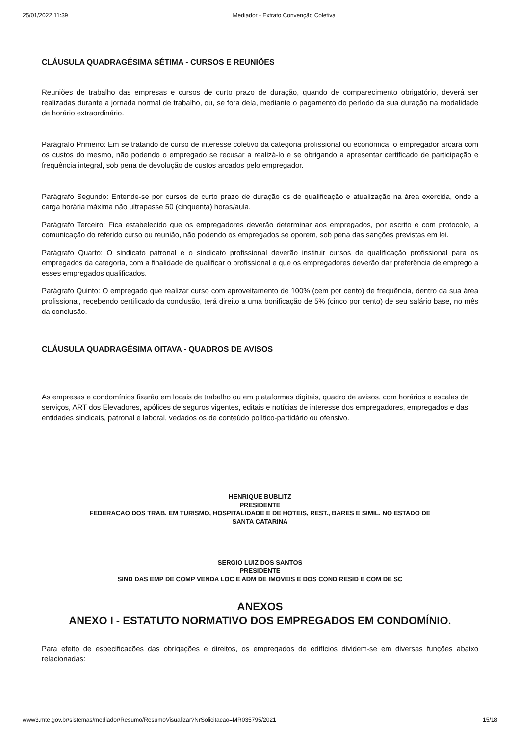25/01/2022 11:39 Mediador - Extrato Convenção Coletiva
CLÁUSULA QUADRAGÉSIMA SÉTIMA - CURSOS E REUNIÕES
Reuniões de trabalho das empresas e cursos de curto prazo de duração, quando de comparecimento obrigatório, deverá ser realizadas durante a jornada normal de trabalho, ou, se fora dela, mediante o pagamento do período da sua duração na modalidade de horário extraordinário.
Parágrafo Primeiro: Em se tratando de curso de interesse coletivo da categoria profissional ou econômica, o empregador arcará com os custos do mesmo, não podendo o empregado se recusar a realizá-lo e se obrigando a apresentar certificado de participação e frequência integral, sob pena de devolução de custos arcados pelo empregador.
Parágrafo Segundo: Entende-se por cursos de curto prazo de duração os de qualificação e atualização na área exercida, onde a carga horária máxima não ultrapasse 50 (cinquenta) horas/aula.
Parágrafo Terceiro: Fica estabelecido que os empregadores deverão determinar aos empregados, por escrito e com protocolo, a comunicação do referido curso ou reunião, não podendo os empregados se oporem, sob pena das sanções previstas em lei.
Parágrafo Quarto: O sindicato patronal e o sindicato profissional deverão instituir cursos de qualificação profissional para os empregados da categoria, com a finalidade de qualificar o profissional e que os empregadores deverão dar preferência de emprego a esses empregados qualificados.
Parágrafo Quinto: O empregado que realizar curso com aproveitamento de 100% (cem por cento) de frequência, dentro da sua área profissional, recebendo certificado da conclusão, terá direito a uma bonificação de 5% (cinco por cento) de seu salário base, no mês da conclusão.
CLÁUSULA QUADRAGÉSIMA OITAVA - QUADROS DE AVISOS
As empresas e condomínios fixarão em locais de trabalho ou em plataformas digitais, quadro de avisos, com horários e escalas de serviços, ART dos Elevadores, apólices de seguros vigentes, editais e notícias de interesse dos empregadores, empregados e das entidades sindicais, patronal e laboral, vedados os de conteúdo político-partidário ou ofensivo.
HENRIQUE BUBLITZ
PRESIDENTE
FEDERACAO DOS TRAB. EM TURISMO, HOSPITALIDADE E DE HOTEIS, REST., BARES E SIMIL. NO ESTADO DE
SANTA CATARINA
SERGIO LUIZ DOS SANTOS
PRESIDENTE
SIND DAS EMP DE COMP VENDA LOC E ADM DE IMOVEIS E DOS COND RESID E COM DE SC
ANEXOS
ANEXO I - ESTATUTO NORMATIVO DOS EMPREGADOS EM CONDOMÍNIO.
Para efeito de especificações das obrigações e direitos, os empregados de edifícios dividem-se em diversas funções abaixo relacionadas:
www3.mte.gov.br/sistemas/mediador/Resumo/ResumoVisualizar?NrSolicitacao=MR035795/2021 15/18